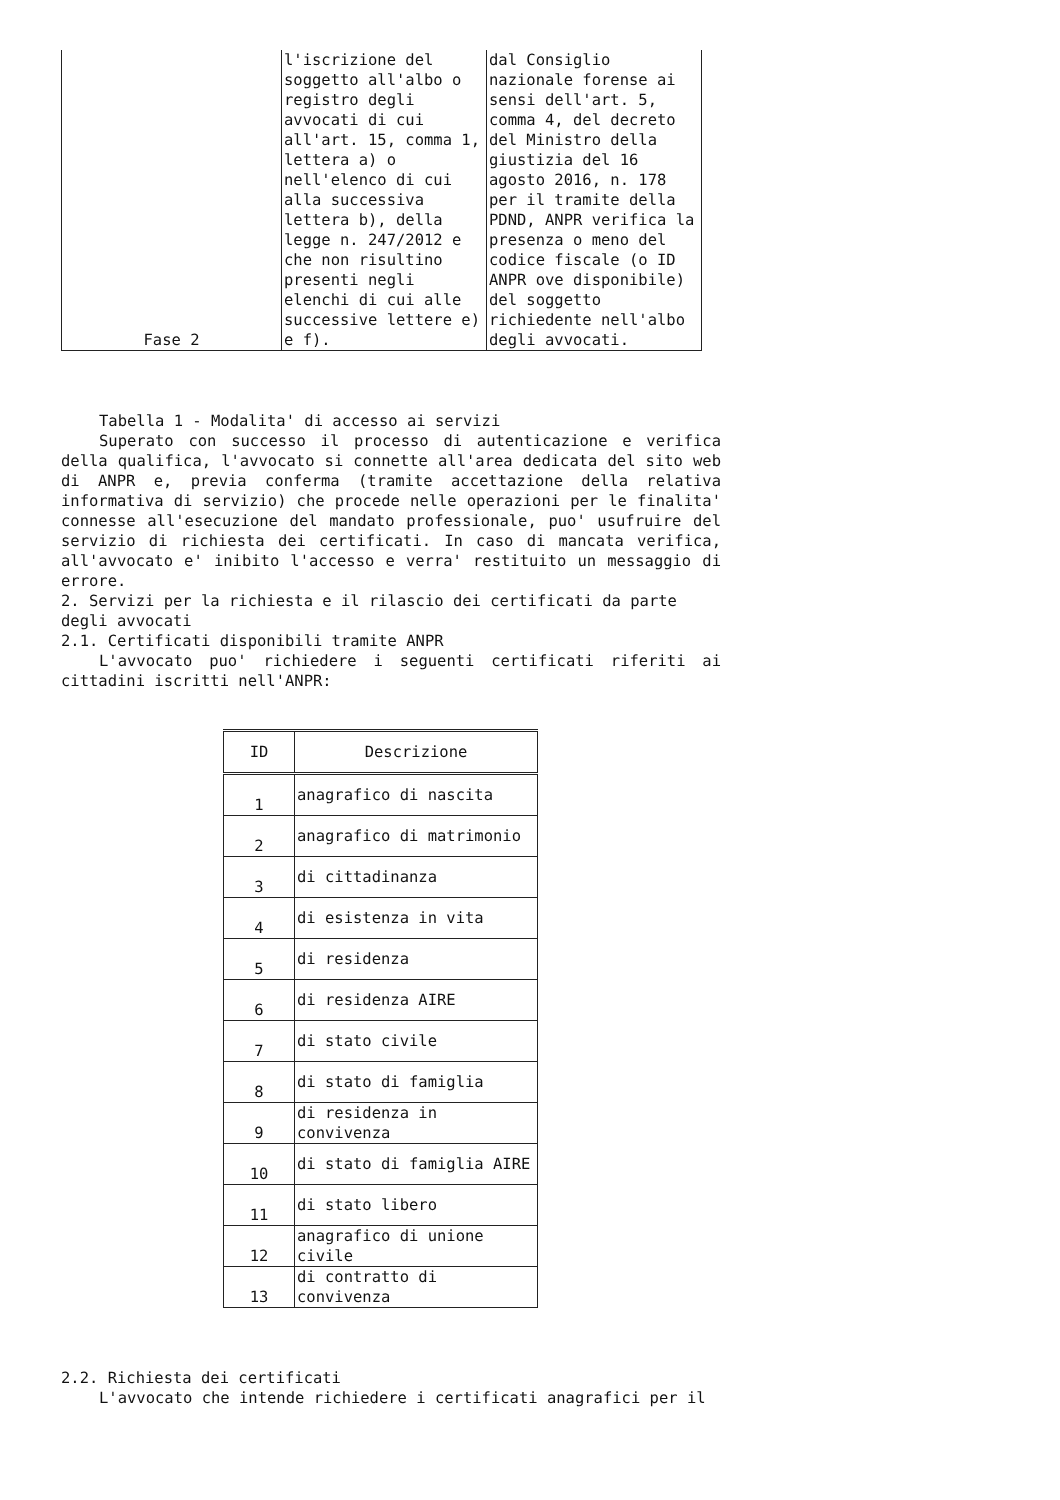| Fase 2 | l'iscrizione del soggetto all'albo o registro degli avvocati di cui all'art. 15, comma 1, lettera a) o nell'elenco di cui alla successiva lettera b), della legge n. 247/2012 e che non risultino presenti negli elenchi di cui alle successive lettere e) e f). | dal Consiglio nazionale forense ai sensi dell'art. 5, comma 4, del decreto del Ministro della giustizia del 16 agosto 2016, n. 178 per il tramite della PDND, ANPR verifica la presenza o meno del codice fiscale (o ID ANPR ove disponibile) del soggetto richiedente nell'albo degli avvocati. |
Tabella 1 - Modalita' di accesso ai servizi
Superato con successo il processo di autenticazione e verifica della qualifica, l'avvocato si connette all'area dedicata del sito web di ANPR e, previa conferma (tramite accettazione della relativa informativa di servizio) che procede nelle operazioni per le finalita' connesse all'esecuzione del mandato professionale, puo' usufruire del servizio di richiesta dei certificati. In caso di mancata verifica, all'avvocato e' inibito l'accesso e verra' restituito un messaggio di errore.
2. Servizi per la richiesta e il rilascio dei certificati da parte degli avvocati
2.1. Certificati disponibili tramite ANPR
L'avvocato puo' richiedere i seguenti certificati riferiti ai cittadini iscritti nell'ANPR:
| ID | Descrizione |
| --- | --- |
| 1 | anagrafico di nascita |
| 2 | anagrafico di matrimonio |
| 3 | di cittadinanza |
| 4 | di esistenza in vita |
| 5 | di residenza |
| 6 | di residenza AIRE |
| 7 | di stato civile |
| 8 | di stato di famiglia |
| 9 | di residenza in convivenza |
| 10 | di stato di famiglia AIRE |
| 11 | di stato libero |
| 12 | anagrafico di unione civile |
| 13 | di contratto di convivenza |
2.2. Richiesta dei certificati
L'avvocato che intende richiedere i certificati anagrafici per il